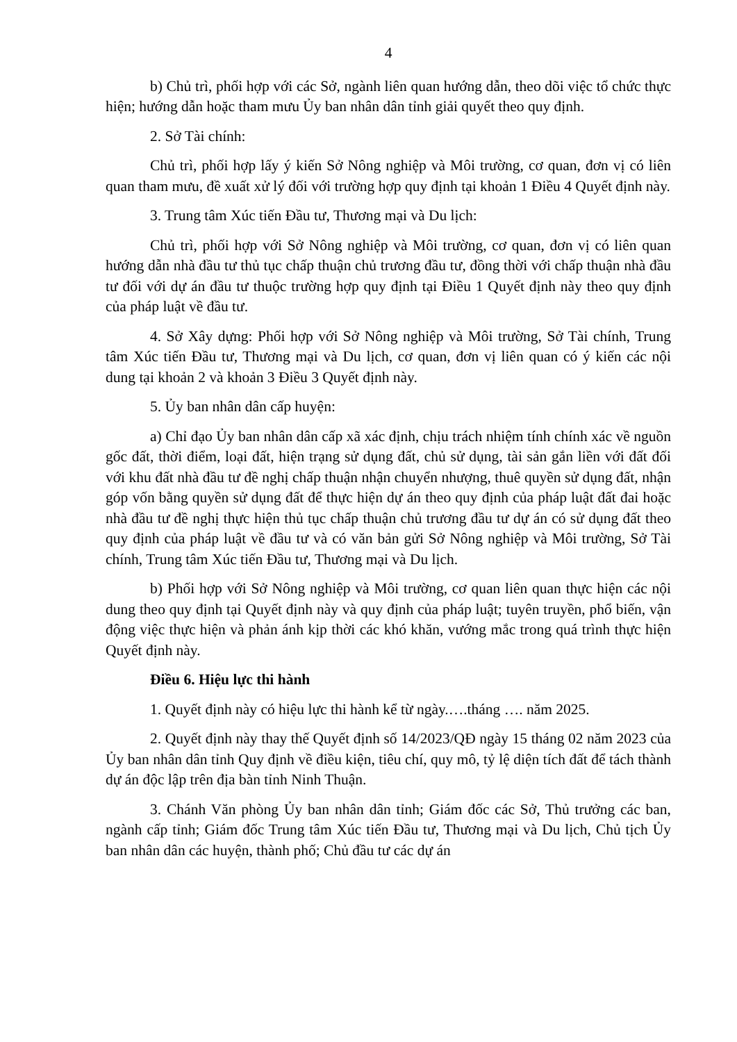4
b) Chủ trì, phối hợp với các Sở, ngành liên quan hướng dẫn, theo dõi việc tổ chức thực hiện; hướng dẫn hoặc tham mưu Ủy ban nhân dân tỉnh giải quyết theo quy định.
2. Sở Tài chính:
Chủ trì, phối hợp lấy ý kiến Sở Nông nghiệp và Môi trường, cơ quan, đơn vị có liên quan tham mưu, đề xuất xử lý đối với trường hợp quy định tại khoản 1 Điều 4 Quyết định này.
3. Trung tâm Xúc tiến Đầu tư, Thương mại và Du lịch:
Chủ trì, phối hợp với Sở Nông nghiệp và Môi trường, cơ quan, đơn vị có liên quan hướng dẫn nhà đầu tư thủ tục chấp thuận chủ trương đầu tư, đồng thời với chấp thuận nhà đầu tư đối với dự án đầu tư thuộc trường hợp quy định tại Điều 1 Quyết định này theo quy định của pháp luật về đầu tư.
4. Sở Xây dựng: Phối hợp với Sở Nông nghiệp và Môi trường, Sở Tài chính, Trung tâm Xúc tiến Đầu tư, Thương mại và Du lịch, cơ quan, đơn vị liên quan có ý kiến các nội dung tại khoản 2 và khoản 3 Điều 3 Quyết định này.
5. Ủy ban nhân dân cấp huyện:
a) Chỉ đạo Ủy ban nhân dân cấp xã xác định, chịu trách nhiệm tính chính xác về nguồn gốc đất, thời điểm, loại đất, hiện trạng sử dụng đất, chủ sử dụng, tài sản gắn liền với đất đối với khu đất nhà đầu tư đề nghị chấp thuận nhận chuyển nhượng, thuê quyền sử dụng đất, nhận góp vốn bằng quyền sử dụng đất để thực hiện dự án theo quy định của pháp luật đất đai hoặc nhà đầu tư đề nghị thực hiện thủ tục chấp thuận chủ trương đầu tư dự án có sử dụng đất theo quy định của pháp luật về đầu tư và có văn bản gửi Sở Nông nghiệp và Môi trường, Sở Tài chính, Trung tâm Xúc tiến Đầu tư, Thương mại và Du lịch.
b) Phối hợp với Sở Nông nghiệp và Môi trường, cơ quan liên quan thực hiện các nội dung theo quy định tại Quyết định này và quy định của pháp luật; tuyên truyền, phổ biến, vận động việc thực hiện và phản ánh kịp thời các khó khăn, vướng mắc trong quá trình thực hiện Quyết định này.
Điều 6. Hiệu lực thi hành
1. Quyết định này có hiệu lực thi hành kể từ ngày.….tháng …. năm 2025.
2. Quyết định này thay thế Quyết định số 14/2023/QĐ ngày 15 tháng 02 năm 2023 của Ủy ban nhân dân tỉnh Quy định về điều kiện, tiêu chí, quy mô, tỷ lệ diện tích đất để tách thành dự án độc lập trên địa bàn tỉnh Ninh Thuận.
3. Chánh Văn phòng Ủy ban nhân dân tỉnh; Giám đốc các Sở, Thủ trưởng các ban, ngành cấp tỉnh; Giám đốc Trung tâm Xúc tiến Đầu tư, Thương mại và Du lịch, Chủ tịch Ủy ban nhân dân các huyện, thành phố; Chủ đầu tư các dự án